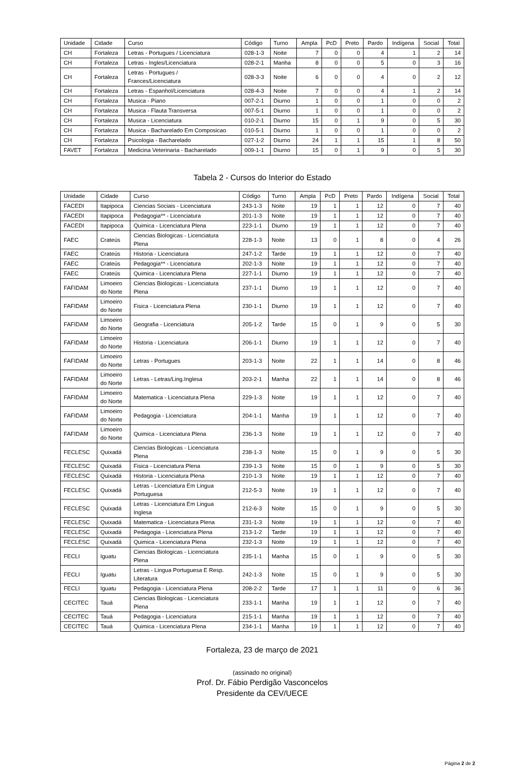| Unidade | Cidade | Curso | Código | Turno | Ampla | PcD | Preto | Pardo | Indígena | Social | Total |
| --- | --- | --- | --- | --- | --- | --- | --- | --- | --- | --- | --- |
| CH | Fortaleza | Letras - Portugues / Licenciatura | 028-1-3 | Noite | 7 | 0 | 0 | 4 | 1 | 2 | 14 |
| CH | Fortaleza | Letras - Ingles/Licenciatura | 028-2-1 | Manha | 8 | 0 | 0 | 5 | 0 | 3 | 16 |
| CH | Fortaleza | Letras - Portugues / Frances/Licenciatura | 028-3-3 | Noite | 6 | 0 | 0 | 4 | 0 | 2 | 12 |
| CH | Fortaleza | Letras - Espanhol/Licenciatura | 028-4-3 | Noite | 7 | 0 | 0 | 4 | 1 | 2 | 14 |
| CH | Fortaleza | Musica - Piano | 007-2-1 | Diurno | 1 | 0 | 0 | 1 | 0 | 0 | 2 |
| CH | Fortaleza | Musica - Flauta Transversa | 007-5-1 | Diurno | 1 | 0 | 0 | 1 | 0 | 0 | 2 |
| CH | Fortaleza | Musica - Licenciatura | 010-2-1 | Diurno | 15 | 0 | 1 | 9 | 0 | 5 | 30 |
| CH | Fortaleza | Musica - Bacharelado Em Composicao | 010-5-1 | Diurno | 1 | 0 | 0 | 1 | 0 | 0 | 2 |
| CH | Fortaleza | Psicologia - Bacharelado | 027-1-2 | Diurno | 24 | 1 | 1 | 15 | 1 | 8 | 50 |
| FAVET | Fortaleza | Medicina Veterinaria - Bacharelado | 009-1-1 | Diurno | 15 | 0 | 1 | 9 | 0 | 5 | 30 |
Tabela 2 - Cursos do Interior do Estado
| Unidade | Cidade | Curso | Código | Turno | Ampla | PcD | Preto | Pardo | Indígena | Social | Total |
| --- | --- | --- | --- | --- | --- | --- | --- | --- | --- | --- | --- |
| FACEDI | Itapipoca | Ciencias Sociais - Licenciatura | 243-1-3 | Noite | 19 | 1 | 1 | 12 | 0 | 7 | 40 |
| FACEDI | Itapipoca | Pedagogia** - Licenciatura | 201-1-3 | Noite | 19 | 1 | 1 | 12 | 0 | 7 | 40 |
| FACEDI | Itapipoca | Quimica - Licenciatura Plena | 223-1-1 | Diurno | 19 | 1 | 1 | 12 | 0 | 7 | 40 |
| FAEC | Crateús | Ciencias Biologicas - Licenciatura Plena | 228-1-3 | Noite | 13 | 0 | 1 | 8 | 0 | 4 | 26 |
| FAEC | Crateús | Historia - Licenciatura | 247-1-2 | Tarde | 19 | 1 | 1 | 12 | 0 | 7 | 40 |
| FAEC | Crateús | Pedagogia** - Licenciatura | 202-1-3 | Noite | 19 | 1 | 1 | 12 | 0 | 7 | 40 |
| FAEC | Crateús | Quimica - Licenciatura Plena | 227-1-1 | Diurno | 19 | 1 | 1 | 12 | 0 | 7 | 40 |
| FAFIDAM | Limoeiro do Norte | Ciencias Biologicas - Licenciatura Plena | 237-1-1 | Diurno | 19 | 1 | 1 | 12 | 0 | 7 | 40 |
| FAFIDAM | Limoeiro do Norte | Fisica - Licenciatura Plena | 230-1-1 | Diurno | 19 | 1 | 1 | 12 | 0 | 7 | 40 |
| FAFIDAM | Limoeiro do Norte | Geografia - Licenciatura | 205-1-2 | Tarde | 15 | 0 | 1 | 9 | 0 | 5 | 30 |
| FAFIDAM | Limoeiro do Norte | Historia - Licenciatura | 206-1-1 | Diurno | 19 | 1 | 1 | 12 | 0 | 7 | 40 |
| FAFIDAM | Limoeiro do Norte | Letras - Portugues | 203-1-3 | Noite | 22 | 1 | 1 | 14 | 0 | 8 | 46 |
| FAFIDAM | Limoeiro do Norte | Letras - Letras/Ling.Inglesa | 203-2-1 | Manha | 22 | 1 | 1 | 14 | 0 | 8 | 46 |
| FAFIDAM | Limoeiro do Norte | Matematica - Licenciatura Plena | 229-1-3 | Noite | 19 | 1 | 1 | 12 | 0 | 7 | 40 |
| FAFIDAM | Limoeiro do Norte | Pedagogia - Licenciatura | 204-1-1 | Manha | 19 | 1 | 1 | 12 | 0 | 7 | 40 |
| FAFIDAM | Limoeiro do Norte | Quimica - Licenciatura Plena | 236-1-3 | Noite | 19 | 1 | 1 | 12 | 0 | 7 | 40 |
| FECLESC | Quixadá | Ciencias Biologicas - Licenciatura Plena | 238-1-3 | Noite | 15 | 0 | 1 | 9 | 0 | 5 | 30 |
| FECLESC | Quixadá | Fisica - Licenciatura Plena | 239-1-3 | Noite | 15 | 0 | 1 | 9 | 0 | 5 | 30 |
| FECLESC | Quixadá | Historia - Licenciatura Plena | 210-1-3 | Noite | 19 | 1 | 1 | 12 | 0 | 7 | 40 |
| FECLESC | Quixadá | Letras - Licenciatura Em Lingua Portuguesa | 212-5-3 | Noite | 19 | 1 | 1 | 12 | 0 | 7 | 40 |
| FECLESC | Quixadá | Letras - Licenciatura Em Lingua Inglesa | 212-6-3 | Noite | 15 | 0 | 1 | 9 | 0 | 5 | 30 |
| FECLESC | Quixadá | Matematica - Licenciatura Plena | 231-1-3 | Noite | 19 | 1 | 1 | 12 | 0 | 7 | 40 |
| FECLESC | Quixadá | Pedagogia - Licenciatura Plena | 213-1-2 | Tarde | 19 | 1 | 1 | 12 | 0 | 7 | 40 |
| FECLESC | Quixadá | Quimica - Licenciatura Plena | 232-1-3 | Noite | 19 | 1 | 1 | 12 | 0 | 7 | 40 |
| FECLI | Iguatu | Ciencias Biologicas - Licenciatura Plena | 235-1-1 | Manha | 15 | 0 | 1 | 9 | 0 | 5 | 30 |
| FECLI | Iguatu | Letras - Lingua Portuguesa E Resp. Literatura | 242-1-3 | Noite | 15 | 0 | 1 | 9 | 0 | 5 | 30 |
| FECLI | Iguatu | Pedagogia - Licenciatura Plena | 208-2-2 | Tarde | 17 | 1 | 1 | 11 | 0 | 6 | 36 |
| CECITEC | Tauá | Ciencias Biologicas - Licenciatura Plena | 233-1-1 | Manha | 19 | 1 | 1 | 12 | 0 | 7 | 40 |
| CECITEC | Tauá | Pedagogia - Licenciatura | 215-1-1 | Manha | 19 | 1 | 1 | 12 | 0 | 7 | 40 |
| CECITEC | Tauá | Quimica - Licenciatura Plena | 234-1-1 | Manha | 19 | 1 | 1 | 12 | 0 | 7 | 40 |
Fortaleza, 23 de março de 2021
(assinado no original)
Prof. Dr. Fábio Perdigão Vasconcelos
Presidente da CEV/UECE
Página 2 de 2